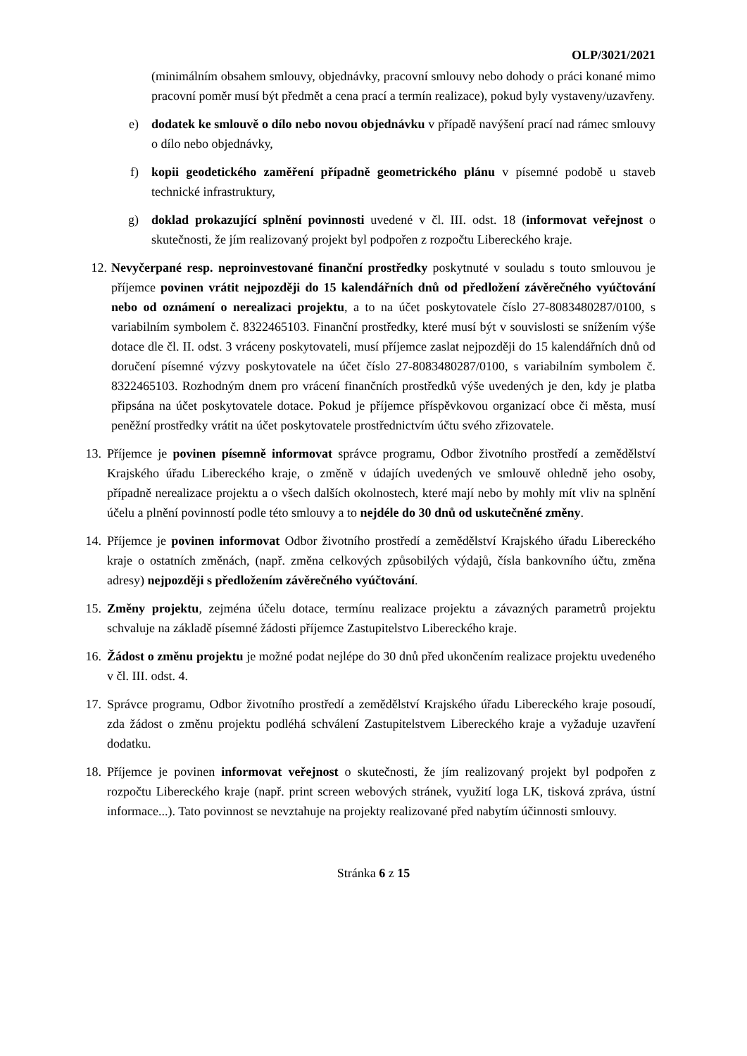OLP/3021/2021
(minimálním obsahem smlouvy, objednávky, pracovní smlouvy nebo dohody o práci konané mimo pracovní poměr musí být předmět a cena prací a termín realizace), pokud byly vystaveny/uzavřeny.
e) dodatek ke smlouvě o dílo nebo novou objednávku v případě navýšení prací nad rámec smlouvy o dílo nebo objednávky,
f) kopii geodetického zaměření případně geometrického plánu v písemné podobě u staveb technické infrastruktury,
g) doklad prokazující splnění povinnosti uvedené v čl. III. odst. 18 (informovat veřejnost o skutečnosti, že jím realizovaný projekt byl podpořen z rozpočtu Libereckého kraje.
12. Nevyčerpané resp. neproinvestované finanční prostředky poskytnuté v souladu s touto smlouvou je příjemce povinen vrátit nejpozději do 15 kalendářních dnů od předložení závěrečného vyúčtování nebo od oznámení o nerealizaci projektu, a to na účet poskytovatele číslo 27-8083480287/0100, s variabilním symbolem č. 8322465103. Finanční prostředky, které musí být v souvislosti se snížením výše dotace dle čl. II. odst. 3 vráceny poskytovateli, musí příjemce zaslat nejpozději do 15 kalendářních dnů od doručení písemné výzvy poskytovatele na účet číslo 27-8083480287/0100, s variabilním symbolem č. 8322465103. Rozhodným dnem pro vrácení finančních prostředků výše uvedených je den, kdy je platba připsána na účet poskytovatele dotace. Pokud je příjemce příspěvkovou organizací obce či města, musí peněžní prostředky vrátit na účet poskytovatele prostřednictvím účtu svého zřizovatele.
13. Příjemce je povinen písemně informovat správce programu, Odbor životního prostředí a zemědělství Krajského úřadu Libereckého kraje, o změně v údajích uvedených ve smlouvě ohledně jeho osoby, případně nerealizace projektu a o všech dalších okolnostech, které mají nebo by mohly mít vliv na splnění účelu a plnění povinností podle této smlouvy a to nejdéle do 30 dnů od uskutečněné změny.
14. Příjemce je povinen informovat Odbor životního prostředí a zemědělství Krajského úřadu Libereckého kraje o ostatních změnách, (např. změna celkových způsobilých výdajů, čísla bankovního účtu, změna adresy) nejpozději s předložením závěrečného vyúčtování.
15. Změny projektu, zejména účelu dotace, termínu realizace projektu a závazných parametrů projektu schvaluje na základě písemné žádosti příjemce Zastupitelstvo Libereckého kraje.
16. Žádost o změnu projektu je možné podat nejlépe do 30 dnů před ukončením realizace projektu uvedeného v čl. III. odst. 4.
17. Správce programu, Odbor životního prostředí a zemědělství Krajského úřadu Libereckého kraje posoudí, zda žádost o změnu projektu podléhá schválení Zastupitelstvem Libereckého kraje a vyžaduje uzavření dodatku.
18. Příjemce je povinen informovat veřejnost o skutečnosti, že jím realizovaný projekt byl podpořen z rozpočtu Libereckého kraje (např. print screen webových stránek, využití loga LK, tisková zpráva, ústní informace...). Tato povinnost se nevztahuje na projekty realizované před nabytím účinnosti smlouvy.
Stránka 6 z 15